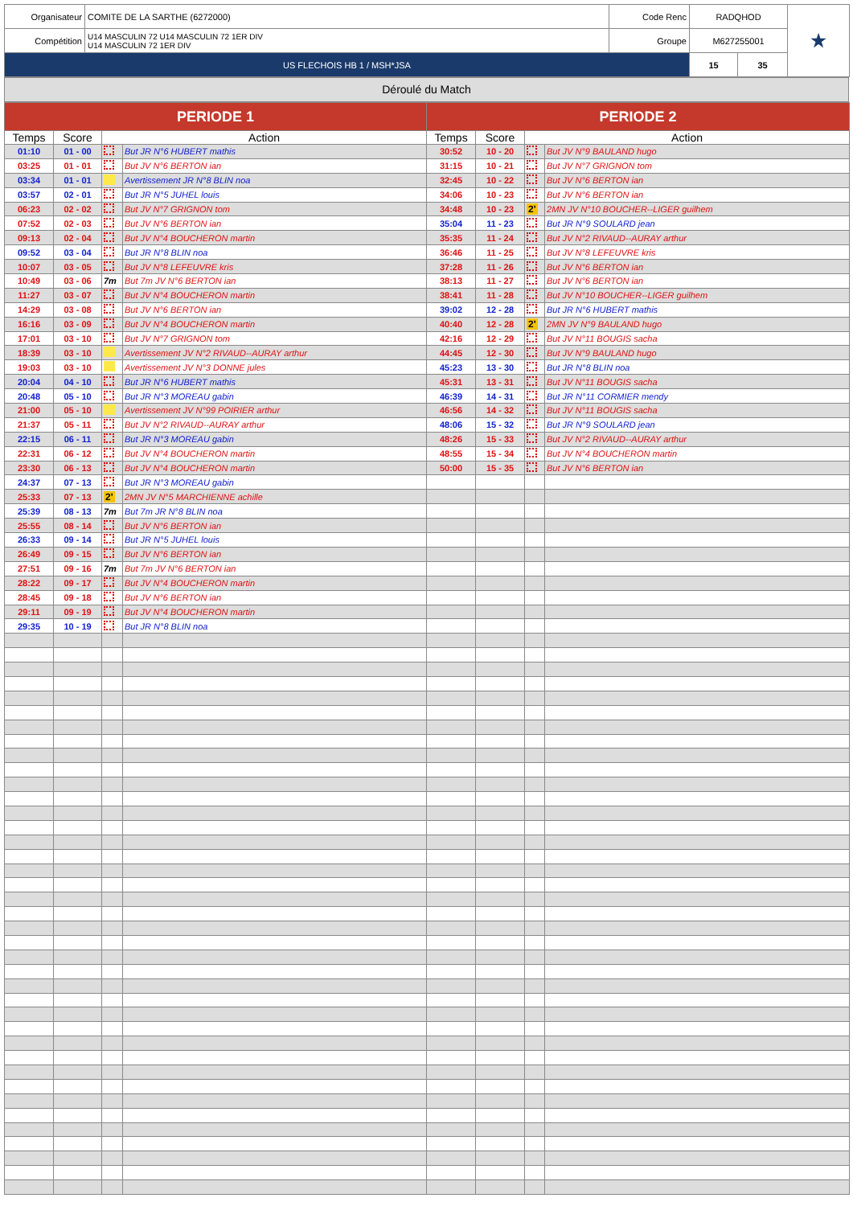| Organisateur | COMITE DE LA SARTHE (6272000) | Code Renc | RADQHOD | | ★ |
| Compétition | U14 MASCULIN 72 U14 MASCULIN 72 1ER DIV U14 MASCULIN 72 1ER DIV | Groupe | M627255001 | | |
| US FLECHOIS HB 1 / MSH*JSA | | | 15 | 35 | |
Déroulé du Match
| PERIODE 1 | | | | PERIODE 2 | | | |
| --- | --- | --- | --- | --- | --- | --- | --- |
| Temps | Score | Action | | Temps | Score | Action | |
| 01:10 | 01 - 00 | | But JR N°6 HUBERT mathis | 30:52 | 10 - 20 | | But JV N°9 BAULAND hugo |
| 03:25 | 01 - 01 | | But JV N°6 BERTON ian | 31:15 | 10 - 21 | | But JV N°7 GRIGNON tom |
| 03:34 | 01 - 01 | | Avertissement JR N°8 BLIN noa | 32:45 | 10 - 22 | | But JV N°6 BERTON ian |
| 03:57 | 02 - 01 | | But JR N°5 JUHEL louis | 34:06 | 10 - 23 | | But JV N°6 BERTON ian |
| 06:23 | 02 - 02 | | But JV N°7 GRIGNON tom | 34:48 | 10 - 23 | 2' | 2MN JV N°10 BOUCHER--LIGER guilhem |
| 07:52 | 02 - 03 | | But JV N°6 BERTON ian | 35:04 | 11 - 23 | | But JR N°9 SOULARD jean |
| 09:13 | 02 - 04 | | But JV N°4 BOUCHERON martin | 35:35 | 11 - 24 | | But JV N°2 RIVAUD--AURAY arthur |
| 09:52 | 03 - 04 | | But JR N°8 BLIN noa | 36:46 | 11 - 25 | | But JV N°8 LEFEUVRE kris |
| 10:07 | 03 - 05 | | But JV N°8 LEFEUVRE kris | 37:28 | 11 - 26 | | But JV N°6 BERTON ian |
| 10:49 | 03 - 06 | 7m | But 7m JV N°6 BERTON ian | 38:13 | 11 - 27 | | But JV N°6 BERTON ian |
| 11:27 | 03 - 07 | | But JV N°4 BOUCHERON martin | 38:41 | 11 - 28 | | But JV N°10 BOUCHER--LIGER guilhem |
| 14:29 | 03 - 08 | | But JV N°6 BERTON ian | 39:02 | 12 - 28 | | But JR N°6 HUBERT mathis |
| 16:16 | 03 - 09 | | But JV N°4 BOUCHERON martin | 40:40 | 12 - 28 | 2' | 2MN JV N°9 BAULAND hugo |
| 17:01 | 03 - 10 | | But JV N°7 GRIGNON tom | 42:16 | 12 - 29 | | But JV N°11 BOUGIS sacha |
| 18:39 | 03 - 10 | | Avertissement JV N°2 RIVAUD--AURAY arthur | 44:45 | 12 - 30 | | But JV N°9 BAULAND hugo |
| 19:03 | 03 - 10 | | Avertissement JV N°3 DONNE jules | 45:23 | 13 - 30 | | But JR N°8 BLIN noa |
| 20:04 | 04 - 10 | | But JR N°6 HUBERT mathis | 45:31 | 13 - 31 | | But JV N°11 BOUGIS sacha |
| 20:48 | 05 - 10 | | But JR N°3 MOREAU gabin | 46:39 | 14 - 31 | | But JR N°11 CORMIER mendy |
| 21:00 | 05 - 10 | | Avertissement JV N°99 POIRIER arthur | 46:56 | 14 - 32 | | But JV N°11 BOUGIS sacha |
| 21:37 | 05 - 11 | | But JV N°2 RIVAUD--AURAY arthur | 48:06 | 15 - 32 | | But JR N°9 SOULARD jean |
| 22:15 | 06 - 11 | | But JR N°3 MOREAU gabin | 48:26 | 15 - 33 | | But JV N°2 RIVAUD--AURAY arthur |
| 22:31 | 06 - 12 | | But JV N°4 BOUCHERON martin | 48:55 | 15 - 34 | | But JV N°4 BOUCHERON martin |
| 23:30 | 06 - 13 | | But JV N°4 BOUCHERON martin | 50:00 | 15 - 35 | | But JV N°6 BERTON ian |
| 24:37 | 07 - 13 | | But JR N°3 MOREAU gabin | | | | |
| 25:33 | 07 - 13 | 2' | 2MN JV N°5 MARCHIENNE achille | | | | |
| 25:39 | 08 - 13 | 7m | But 7m JR N°8 BLIN noa | | | | |
| 25:55 | 08 - 14 | | But JV N°6 BERTON ian | | | | |
| 26:33 | 09 - 14 | | But JR N°5 JUHEL louis | | | | |
| 26:49 | 09 - 15 | | But JV N°6 BERTON ian | | | | |
| 27:51 | 09 - 16 | 7m | But 7m JV N°6 BERTON ian | | | | |
| 28:22 | 09 - 17 | | But JV N°4 BOUCHERON martin | | | | |
| 28:45 | 09 - 18 | | But JV N°6 BERTON ian | | | | |
| 29:11 | 09 - 19 | | But JV N°4 BOUCHERON martin | | | | |
| 29:35 | 10 - 19 | | But JR N°8 BLIN noa | | | | |